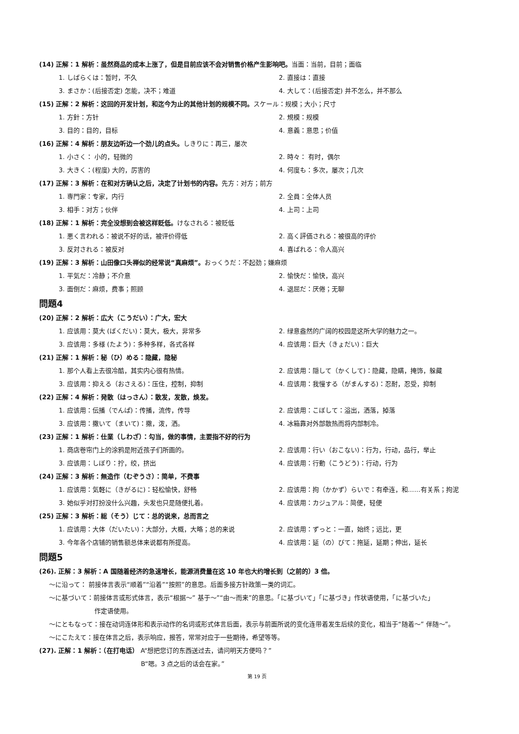(14) 正解：1 解析：虽然商品的成本上涨了，但是目前应该不会对销售价格产生影响吧。当面：当前，目前；面临
1. しばらくは：暂时，不久 2. 直接は：直接
3. まさか：(后接否定) 怎能，决不；难道 4. 大して：(后接否定) 并不怎么，并不那么
(15) 正解：2 解析：这回的开发计划，和迄今为止的其他计划的规模不同。スケール：规模；大小；尺寸
1. 方針：方针 2. 規模：规模
3. 目的：目的，目标 4. 意義：意思；价值
(16) 正解：4 解析：朋友边听边一个劲儿的点头。しきりに：再三，屡次
1. 小さく： 小的，轻微的 2. 時々： 有时，偶尔
3. 大きく：(程度) 大的，厉害的 4. 何度も：多次，屡次；几次
(17) 正解：3 解析：在和对方确认之后，决定了计划书的内容。先方：对方；前方
1. 専門家：专家，内行 2. 全員：全体人员
3. 相手：对方；伙伴 4. 上司：上司
(18) 正解：1 解析：完全没想到会被这样贬低。けなされる：被贬低
1. 悪く言われる：被说不好的话，被评价得低 2. 高く評価される：被很高的评价
3. 反対される：被反对 4. 喜ばれる：令人高兴
(19) 正解：3 解析：山田像口头禅似的经常说“真麻烦”。おっくうだ：不起劲；嫌麻烦
1. 平気だ：冷静；不介意 2. 愉快だ：愉快，高兴
3. 面倒だ：麻烦，费事；照顾 4. 退屈だ：厌倦；无聊
問題4
(20) 正解：2 解析：広大（こうだい）：广大，宏大
1. 应该用：莫大 (ばくだい)：莫大，极大，非常多 2. 绿意盎然的广阔的校园是这所大学的魅力之一。
3. 应该用：多様 (たよう)：多种多样，各式各样 4. 应该用：巨大（きょだい)：巨大
(21) 正解：1 解析：秘（ひ）める：隐藏，隐秘
1. 那个人看上去很冷酷，其实内心很有热情。 2. 应该用：隠して（かくして)：隐藏，隐瞒，掩饰，躲藏
3. 应该用：抑える（おさえる)：压住，控制，抑制 4. 应该用：我慢する（がまんする)：忍耐，忍受，抑制
(22) 正解：4 解析：発散（はっさん）：散发，发散，焕发。
1. 应该用：伝播（でんぱ)：传播，流传，传导 2. 应该用：こぼして：溢出，洒落，掉落
3. 应该用：撒いて（まいて)：撒，泼，洒。 4. 冰箱靠对外部散热而将内部制冷。
(23) 正解：1 解析：仕業（しわざ）：勾当，做的事情，主要指不好的行为
1. 商店卷帘门上的涂鸦是附近孩子们所画的。 2. 应该用：行い（おこない)：行为，行动，品行，举止
3. 应该用：しぼり：拧，绞，挤出 4. 应该用：行動（こうどう)：行动，行为
(24) 正解：3 解析：無造作（むぞうさ）：简单，不费事
1. 应该用：気軽に（きがるに)：轻松愉快，舒畅 2. 应该用：拘（かかず）らいで：有牵连，和……有关系；拘泥
3. 她似乎对打扮没什么兴趣，头发也只是随便扎着。 4. 应该用：カジュアル：简便，轻便
(25) 正解：3 解析：総（そう）じて：总的说来，总而言之
1. 应该用：大体（だいたい)：大部分，大概，大略；总的来说 2. 应该用：ずっと：一直，始终；远比，更
3. 今年各个店铺的销售额总体来说都有所提高。 4. 应该用：延（の）びて：拖延，延期；伸出，延长
問題5
(26). 正解：3 解析：A 国随着经济的急速增长，能源消费量在这 10 年也大约增长到（之前的）3 倍。
～に沿って： 前接体言表示“顺着”“沿着”“按照”的意思。后面多接方针政策一类的词汇。
～に基づいて：前接体言或形式体言，表示“根据～” 基于～”“由～而来”的意思。「に基づいて」「に基づき」作状语使用，「に基づいた」
作定语使用。
～にともなって：接在动词连体形和表示动作的名词或形式体言后面，表示与前面所说的变化连带着发生后续的变化，相当于“随着～” 伴随～”。
～にこたえて：接在体言之后，表示响应，报答，常常对应于一些期待，希望等等。
(27). 正解：1 解析：（在打电话） A“想把您订的东西送过去，请问明天方便吗？”
B“嗯。3 点之后的话会在家。”
第 19 页